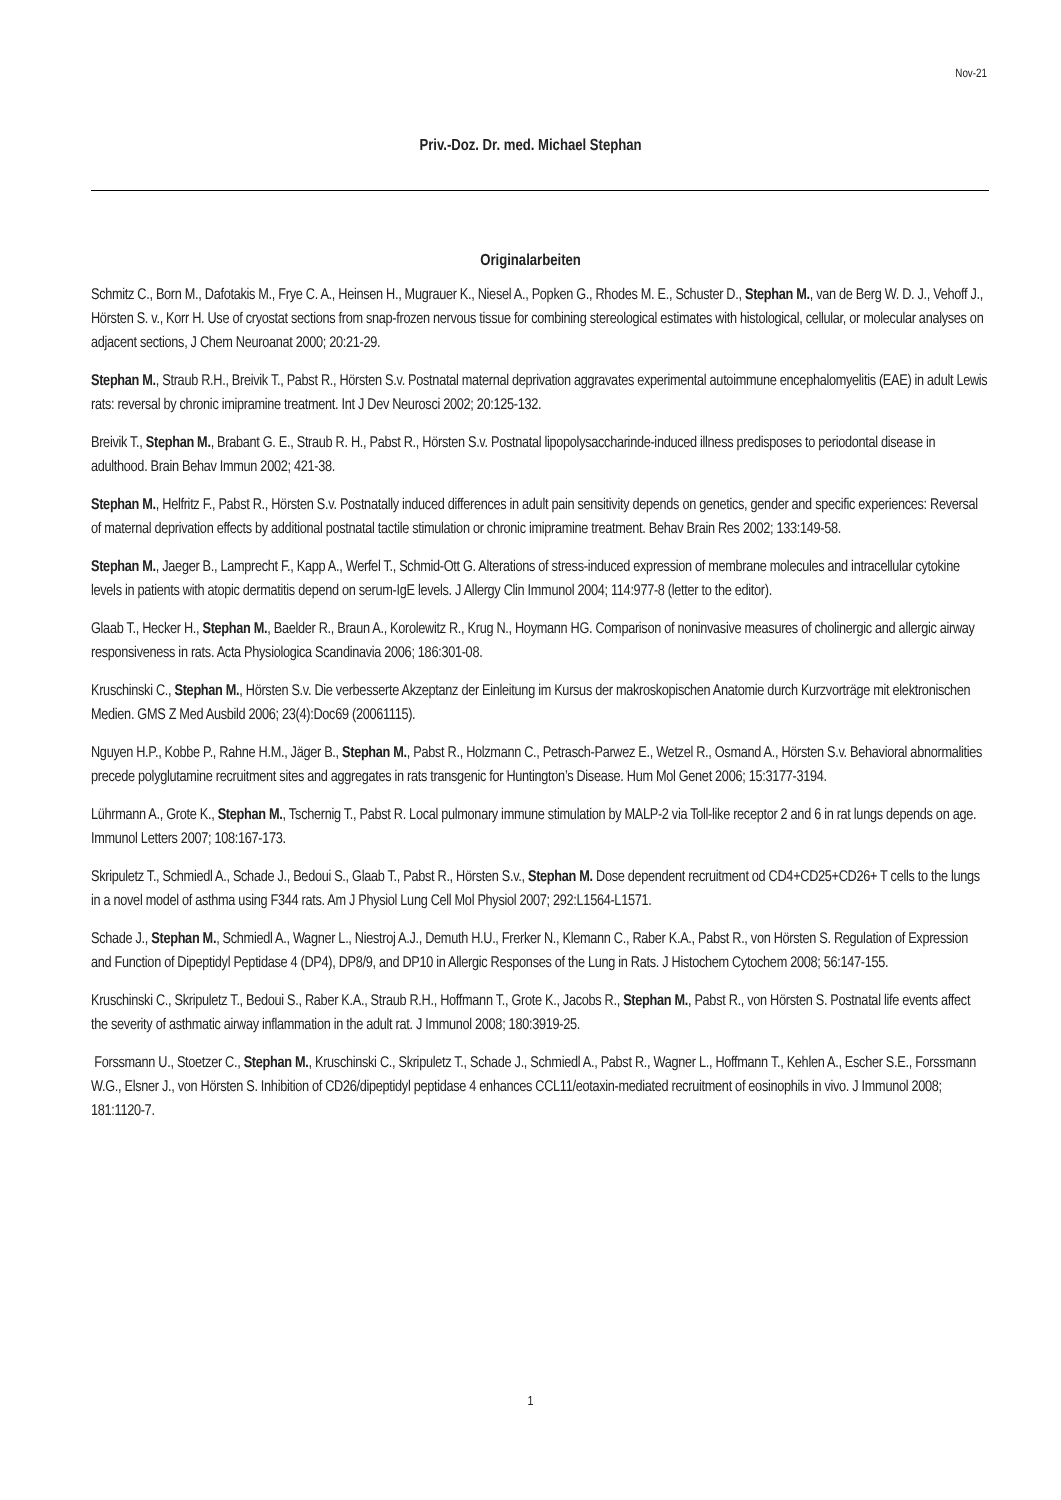Nov-21
Priv.-Doz. Dr. med. Michael Stephan
Originalarbeiten
Schmitz C., Born M., Dafotakis M., Frye C. A., Heinsen H., Mugrauer K., Niesel A., Popken G., Rhodes M. E., Schuster D., Stephan M., van de Berg W. D. J., Vehoff J., Hörsten S. v., Korr H. Use of cryostat sections from snap-frozen nervous tissue for combining stereological estimates with histological, cellular, or molecular analyses on adjacent sections, J Chem Neuroanat 2000; 20:21-29.
Stephan M., Straub R.H., Breivik T., Pabst R., Hörsten S.v. Postnatal maternal deprivation aggravates experimental autoimmune encephalomyelitis (EAE) in adult Lewis rats: reversal by chronic imipramine treatment. Int J Dev Neurosci 2002; 20:125-132.
Breivik T., Stephan M., Brabant G. E., Straub R. H., Pabst R., Hörsten S.v. Postnatal lipopolysaccharinde-induced illness predisposes to periodontal disease in adulthood. Brain Behav Immun 2002; 421-38.
Stephan M., Helfritz F., Pabst R., Hörsten S.v. Postnatally induced differences in adult pain sensitivity depends on genetics, gender and specific experiences: Reversal of maternal deprivation effects by additional postnatal tactile stimulation or chronic imipramine treatment. Behav Brain Res 2002; 133:149-58.
Stephan M., Jaeger B., Lamprecht F., Kapp A., Werfel T., Schmid-Ott G. Alterations of stress-induced expression of membrane molecules and intracellular cytokine levels in patients with atopic dermatitis depend on serum-IgE levels. J Allergy Clin Immunol 2004; 114:977-8 (letter to the editor).
Glaab T., Hecker H., Stephan M., Baelder R., Braun A., Korolewitz R., Krug N., Hoymann HG. Comparison of noninvasive measures of cholinergic and allergic airway responsiveness in rats. Acta Physiologica Scandinavia 2006; 186:301-08.
Kruschinski C., Stephan M., Hörsten S.v. Die verbesserte Akzeptanz der Einleitung im Kursus der makroskopischen Anatomie durch Kurzvorträge mit elektronischen Medien. GMS Z Med Ausbild 2006; 23(4):Doc69 (20061115).
Nguyen H.P., Kobbe P., Rahne H.M., Jäger B., Stephan M., Pabst R., Holzmann C., Petrasch-Parwez E., Wetzel R., Osmand A., Hörsten S.v. Behavioral abnormalities precede polyglutamine recruitment sites and aggregates in rats transgenic for Huntington’s Disease. Hum Mol Genet 2006; 15:3177-3194.
Lührmann A., Grote K., Stephan M., Tschernig T., Pabst R. Local pulmonary immune stimulation by MALP-2 via Toll-like receptor 2 and 6 in rat lungs depends on age. Immunol Letters 2007; 108:167-173.
Skripuletz T., Schmiedl A., Schade J., Bedoui S., Glaab T., Pabst R., Hörsten S.v., Stephan M. Dose dependent recruitment od CD4+CD25+CD26+ T cells to the lungs in a novel model of asthma using F344 rats. Am J Physiol Lung Cell Mol Physiol 2007; 292:L1564-L1571.
Schade J., Stephan M., Schmiedl A., Wagner L., Niestroj A.J., Demuth H.U., Frerker N., Klemann C., Raber K.A., Pabst R., von Hörsten S. Regulation of Expression and Function of Dipeptidyl Peptidase 4 (DP4), DP8/9, and DP10 in Allergic Responses of the Lung in Rats. J Histochem Cytochem 2008; 56:147-155.
Kruschinski C., Skripuletz T., Bedoui S., Raber K.A., Straub R.H., Hoffmann T., Grote K., Jacobs R., Stephan M., Pabst R., von Hörsten S. Postnatal life events affect the severity of asthmatic airway inflammation in the adult rat. J Immunol 2008; 180:3919-25.
Forssmann U., Stoetzer C., Stephan M., Kruschinski C., Skripuletz T., Schade J., Schmiedl A., Pabst R., Wagner L., Hoffmann T., Kehlen A., Escher S.E., Forssmann W.G., Elsner J., von Hörsten S. Inhibition of CD26/dipeptidyl peptidase 4 enhances CCL11/eotaxin-mediated recruitment of eosinophils in vivo. J Immunol 2008; 181:1120-7.
1